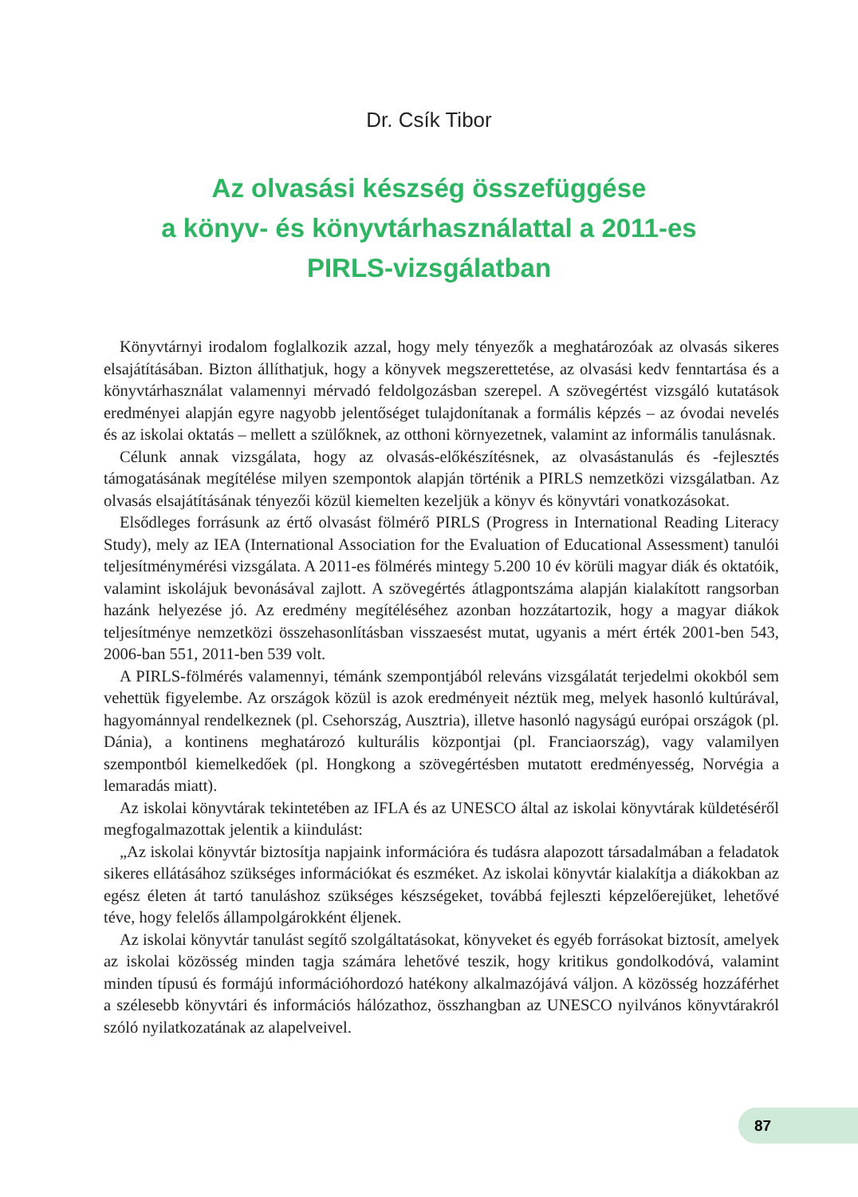Dr. Csík Tibor
Az olvasási készség összefüggése
a könyv- és könyvtárhasználattal a 2011-es
PIRLS-vizsgálatban
Könyvtárnyi irodalom foglalkozik azzal, hogy mely tényezők a meghatározóak az olvasás sikeres elsajátításában. Bizton állíthatjuk, hogy a könyvek megszerettetése, az olvasási kedv fenntartása és a könyvtárhasználat valamennyi mérvadó feldolgozásban szerepel. A szövegértést vizsgáló kutatások eredményei alapján egyre nagyobb jelentőséget tulajdonítanak a formális képzés – az óvodai nevelés és az iskolai oktatás – mellett a szülőknek, az otthoni környezetnek, valamint az informális tanulásnak.
Célunk annak vizsgálata, hogy az olvasás-előkészítésnek, az olvasástanulás és -fejlesztés támogatásának megítélése milyen szempontok alapján történik a PIRLS nemzetközi vizsgálatban. Az olvasás elsajátításának tényezői közül kiemelten kezeljük a könyv és könyvtári vonatkozásokat.
Elsődleges forrásunk az értő olvasást fölmérő PIRLS (Progress in International Reading Literacy Study), mely az IEA (International Association for the Evaluation of Educational Assessment) tanulói teljesítménymérési vizsgálata. A 2011-es fölmérés mintegy 5.200 10 év körüli magyar diák és oktatóik, valamint iskolájuk bevonásával zajlott. A szövegértés átlagpontszáma alapján kialakított rangsorban hazánk helyezése jó. Az eredmény megítéléséhez azonban hozzátartozik, hogy a magyar diákok teljesítménye nemzetközi összehasonlításban visszaesést mutat, ugyanis a mért érték 2001-ben 543, 2006-ban 551, 2011-ben 539 volt.
A PIRLS-fölmérés valamennyi, témánk szempontjából releváns vizsgálatát terjedelmi okokból sem vehettük figyelembe. Az országok közül is azok eredményeit néztük meg, melyek hasonló kultúrával, hagyománnyal rendelkeznek (pl. Csehország, Ausztria), illetve hasonló nagyságú európai országok (pl. Dánia), a kontinens meghatározó kulturális központjai (pl. Franciaország), vagy valamilyen szempontból kiemelkedőek (pl. Hongkong a szövegértésben mutatott eredményesség, Norvégia a lemaradás miatt).
Az iskolai könyvtárak tekintetében az IFLA és az UNESCO által az iskolai könyvtárak küldetéséről megfogalmazottak jelentik a kiindulást:
„Az iskolai könyvtár biztosítja napjaink információra és tudásra alapozott társadalmában a feladatok sikeres ellátásához szükséges információkat és eszméket. Az iskolai könyvtár kialakítja a diákokban az egész életen át tartó tanuláshoz szükséges készségeket, továbbá fejleszti képzelőerejüket, lehetővé téve, hogy felelős állampolgárokként éljenek.
Az iskolai könyvtár tanulást segítő szolgáltatásokat, könyveket és egyéb forrásokat biztosít, amelyek az iskolai közösség minden tagja számára lehetővé teszik, hogy kritikus gondolkodóvá, valamint minden típusú és formájú információhordozó hatékony alkalmazójává váljon. A közösség hozzáférhet a szélesebb könyvtári és információs hálózathoz, összhangban az UNESCO nyilvános könyvtárakról szóló nyilatkozatának az alapelveivel.
87